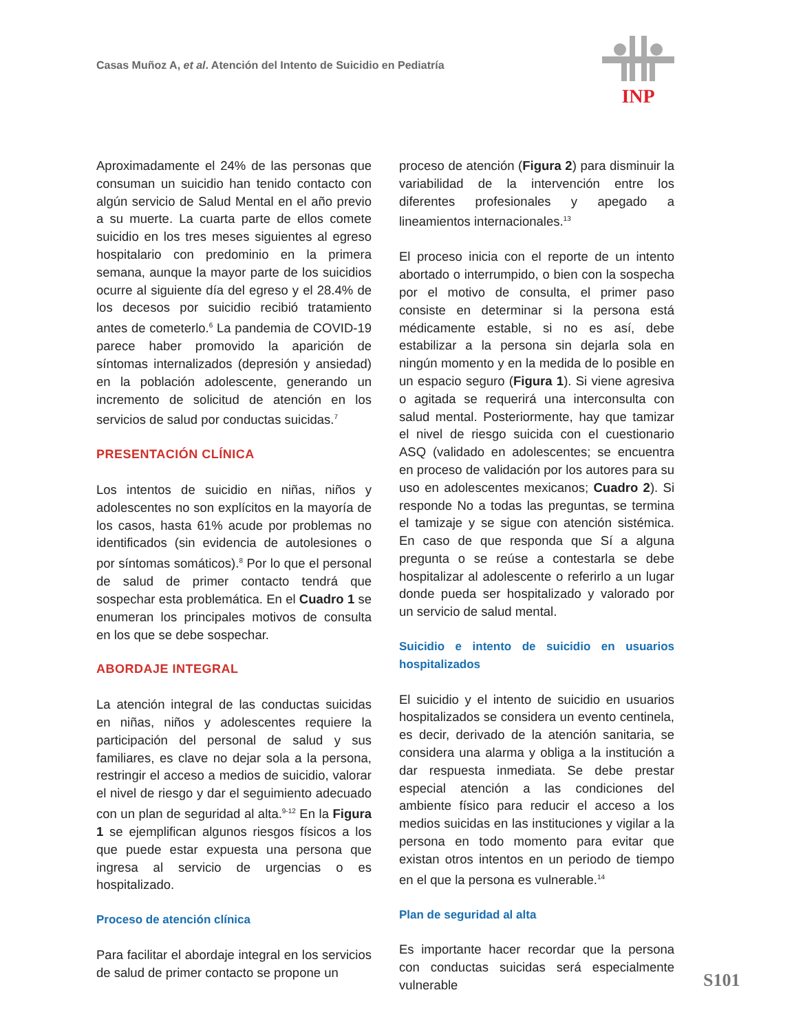Casas Muñoz A, et al. Atención del Intento de Suicidio en Pediatría
INP
Aproximadamente el 24% de las personas que consuman un suicidio han tenido contacto con algún servicio de Salud Mental en el año previo a su muerte. La cuarta parte de ellos comete suicidio en los tres meses siguientes al egreso hospitalario con predominio en la primera semana, aunque la mayor parte de los suicidios ocurre al siguiente día del egreso y el 28.4% de los decesos por suicidio recibió tratamiento antes de cometerlo.<sup>6</sup> La pandemia de COVID-19 parece haber promovido la aparición de síntomas internalizados (depresión y ansiedad) en la población adolescente, generando un incremento de solicitud de atención en los servicios de salud por conductas suicidas.<sup>7</sup>
PRESENTACIÓN CLÍNICA
Los intentos de suicidio en niñas, niños y adolescentes no son explícitos en la mayoría de los casos, hasta 61% acude por problemas no identificados (sin evidencia de autolesiones o por síntomas somáticos).<sup>8</sup> Por lo que el personal de salud de primer contacto tendrá que sospechar esta problemática. En el Cuadro 1 se enumeran los principales motivos de consulta en los que se debe sospechar.
ABORDAJE INTEGRAL
La atención integral de las conductas suicidas en niñas, niños y adolescentes requiere la participación del personal de salud y sus familiares, es clave no dejar sola a la persona, restringir el acceso a medios de suicidio, valorar el nivel de riesgo y dar el seguimiento adecuado con un plan de seguridad al alta.<sup>9-12</sup> En la Figura 1 se ejemplifican algunos riesgos físicos a los que puede estar expuesta una persona que ingresa al servicio de urgencias o es hospitalizado.
Proceso de atención clínica
Para facilitar el abordaje integral en los servicios de salud de primer contacto se propone un
proceso de atención (Figura 2) para disminuir la variabilidad de la intervención entre los diferentes profesionales y apegado a lineamientos internacionales.<sup>13</sup>
El proceso inicia con el reporte de un intento abortado o interrumpido, o bien con la sospecha por el motivo de consulta, el primer paso consiste en determinar si la persona está médicamente estable, si no es así, debe estabilizar a la persona sin dejarla sola en ningún momento y en la medida de lo posible en un espacio seguro (Figura 1). Si viene agresiva o agitada se requerirá una interconsulta con salud mental. Posteriormente, hay que tamizar el nivel de riesgo suicida con el cuestionario ASQ (validado en adolescentes; se encuentra en proceso de validación por los autores para su uso en adolescentes mexicanos; Cuadro 2). Si responde No a todas las preguntas, se termina el tamizaje y se sigue con atención sistémica. En caso de que responda que Sí a alguna pregunta o se reúse a contestarla se debe hospitalizar al adolescente o referirlo a un lugar donde pueda ser hospitalizado y valorado por un servicio de salud mental.
Suicidio e intento de suicidio en usuarios hospitalizados
El suicidio y el intento de suicidio en usuarios hospitalizados se considera un evento centinela, es decir, derivado de la atención sanitaria, se considera una alarma y obliga a la institución a dar respuesta inmediata. Se debe prestar especial atención a las condiciones del ambiente físico para reducir el acceso a los medios suicidas en las instituciones y vigilar a la persona en todo momento para evitar que existan otros intentos en un periodo de tiempo en el que la persona es vulnerable.<sup>14</sup>
Plan de seguridad al alta
Es importante hacer recordar que la persona con conductas suicidas será especialmente vulnerable
S101